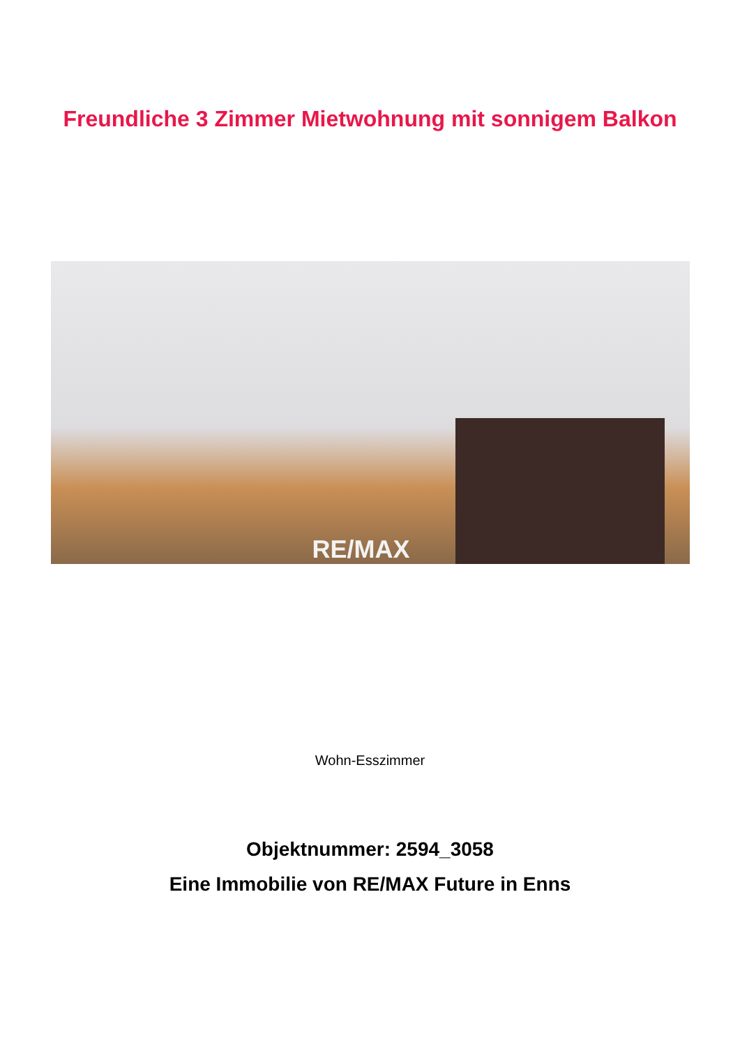Freundliche 3 Zimmer Mietwohnung mit sonnigem Balkon
RE/MAX
Wohn-Esszimmer
Objektnummer: 2594_3058
Eine Immobilie von RE/MAX Future in Enns